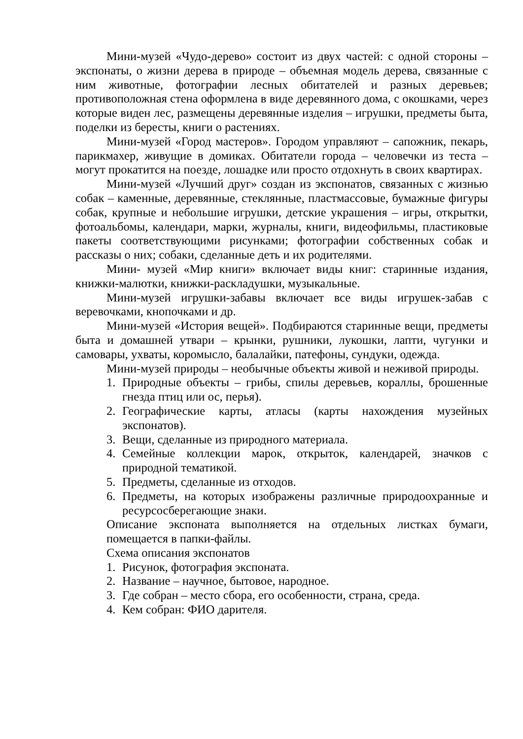Мини-музей «Чудо-дерево» состоит из двух частей: с одной стороны – экспонаты, о жизни дерева в природе – объемная модель дерева, связанные с ним животные, фотографии лесных обитателей и разных деревьев; противоположная стена оформлена в виде деревянного дома, с окошками, через которые виден лес, размещены деревянные изделия – игрушки, предметы быта, поделки из бересты, книги о растениях.
Мини-музей «Город мастеров». Городом управляют – сапожник, пекарь, парикмахер, живущие в домиках. Обитатели города – человечки из теста – могут прокатится на поезде, лошадке или просто отдохнуть в своих квартирах.
Мини-музей «Лучший друг» создан из экспонатов, связанных с жизнью собак – каменные, деревянные, стеклянные, пластмассовые, бумажные фигуры собак, крупные и небольшие игрушки, детские украшения – игры, открытки, фотоальбомы, календари, марки, журналы, книги, видеофильмы, пластиковые пакеты соответствующими рисунками; фотографии собственных собак и рассказы о них; собаки, сделанные деть и их родителями.
Мини- музей «Мир книги» включает виды книг: старинные издания, книжки-малютки, книжки-раскладушки, музыкальные.
Мини-музей игрушки-забавы включает все виды игрушек-забав с веревочками, кнопочками и др.
Мини-музей «История вещей». Подбираются старинные вещи, предметы быта и домашней утвари – крынки, рушники, лукошки, лапти, чугунки и самовары, ухваты, коромысло, балалайки, патефоны, сундуки, одежда.
Мини-музей природы – необычные объекты живой и неживой природы.
1. Природные объекты – грибы, спилы деревьев, кораллы, брошенные гнезда птиц или ос, перья).
2. Географические карты, атласы (карты нахождения музейных экспонатов).
3. Вещи, сделанные из природного материала.
4. Семейные коллекции марок, открыток, календарей, значков с природной тематикой.
5. Предметы, сделанные из отходов.
6. Предметы, на которых изображены различные природоохранные и ресурсосберегающие знаки.
Описание экспоната выполняется на отдельных листках бумаги, помещается в папки-файлы.
Схема описания экспонатов
1. Рисунок, фотография экспоната.
2. Название – научное, бытовое, народное.
3. Где собран – место сбора, его особенности, страна, среда.
4. Кем собран: ФИО дарителя.